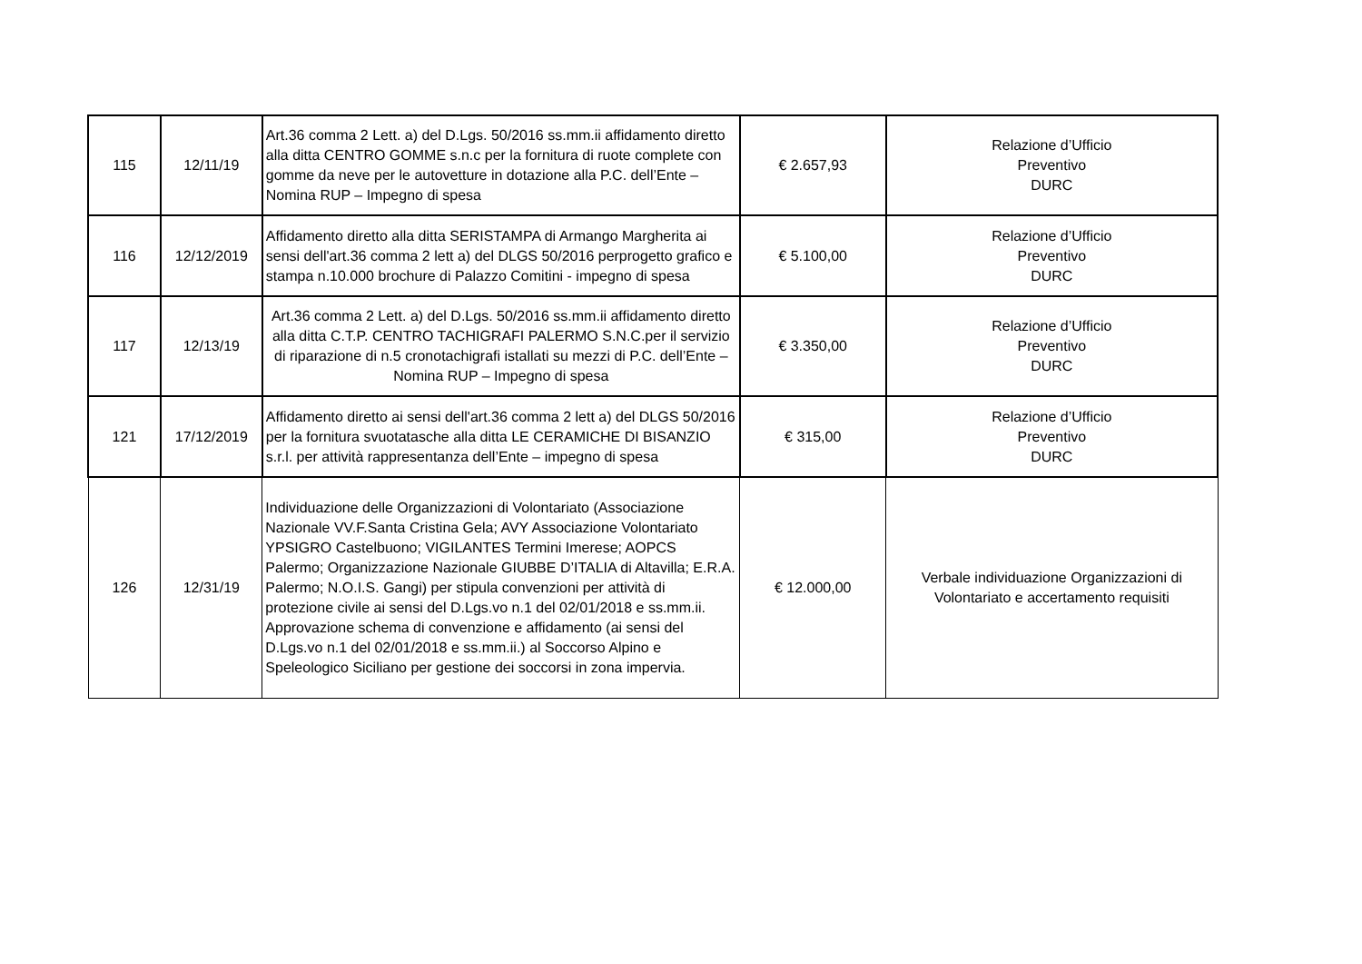| 115 | 12/11/19 | Art.36 comma 2 Lett. a) del D.Lgs. 50/2016 ss.mm.ii affidamento diretto alla ditta CENTRO GOMME s.n.c per la fornitura di ruote complete con gomme da neve per le autovetture in dotazione alla P.C. dell’Ente – Nomina RUP – Impegno di spesa | € 2.657,93 | Relazione d’Ufficio Preventivo DURC |
| 116 | 12/12/2019 | Affidamento diretto alla ditta SERISTAMPA di Armango Margherita ai sensi dell'art.36 comma 2 lett a) del DLGS 50/2016 perprogetto grafico e stampa n.10.000 brochure di Palazzo Comitini - impegno di spesa | € 5.100,00 | Relazione d’Ufficio Preventivo DURC |
| 117 | 12/13/19 | Art.36 comma 2 Lett. a) del D.Lgs. 50/2016 ss.mm.ii affidamento diretto alla ditta C.T.P. CENTRO TACHIGRAFI PALERMO S.N.C.per il servizio di riparazione di n.5 cronotachigrafi istallati su mezzi di P.C. dell’Ente – Nomina RUP – Impegno di spesa | € 3.350,00 | Relazione d’Ufficio Preventivo DURC |
| 121 | 17/12/2019 | Affidamento diretto ai sensi dell'art.36 comma 2 lett a) del DLGS 50/2016 per la fornitura svuotatasche alla ditta LE CERAMICHE DI BISANZIO s.r.l. per attività rappresentanza dell’Ente – impegno di spesa | € 315,00 | Relazione d’Ufficio Preventivo DURC |
| 126 | 12/31/19 | Individuazione delle Organizzazioni di Volontariato (Associazione Nazionale VV.F.Santa Cristina Gela; AVY Associazione Volontariato YPSIGRO Castelbuono; VIGILANTES Termini Imerese; AOPCS Palermo; Organizzazione Nazionale GIUBBE D’ITALIA di Altavilla; E.R.A. Palermo; N.O.I.S. Gangi) per stipula convenzioni per attività di protezione civile ai sensi del D.Lgs.vo n.1 del 02/01/2018 e ss.mm.ii. Approvazione schema di convenzione e affidamento (ai sensi del D.Lgs.vo n.1 del 02/01/2018 e ss.mm.ii.) al Soccorso Alpino e Speleologico Siciliano per gestione dei soccorsi in zona impervia. | € 12.000,00 | Verbale individuazione Organizzazioni di Volontariato e accertamento requisiti |